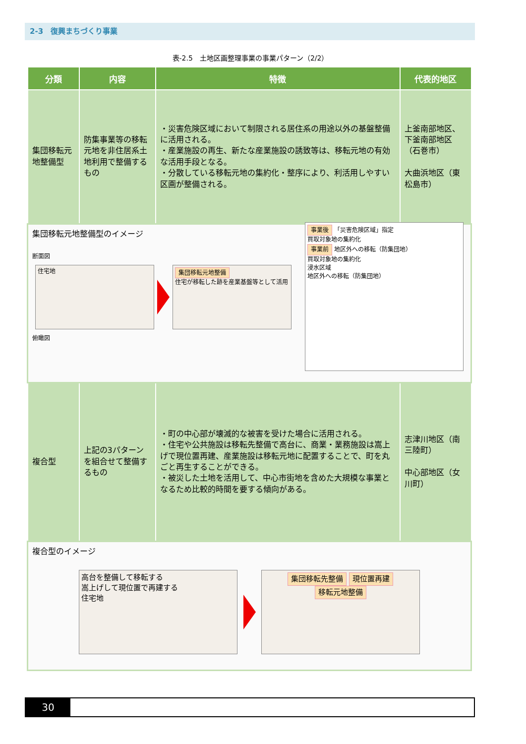2-3　復興まちづくり事業
表-2.5　土地区画整理事業の事業パターン（2/2）
| 分類 | 内容 | 特徴 | 代表的地区 |
| --- | --- | --- | --- |
| 集団移転元地整備型 | 防集事業等の移転元地を非住居系土地利用で整備するもの | ・災害危険区域において制限される居住系の用途以外の基盤整備に活用される。 ・産業施設の再生、新たな産業施設の誘致等は、移転元地の有効な活用手段となる。 ・分散している移転元地の集約化・整序により、利活用しやすい区画が整備される。 | 上釜南部地区、下釜南部地区（石巻市） 大曲浜地区（東松島市） |
| 集団移転元地整備型のイメージ 断面図 住宅地 集団移転元地整備 住宅が移転した跡を産業基盤等として活用 事業後 「災害危険区域」指定 買取対象地の集約化 事業前 地区外への移転（防集団地） 買取対象地の集約化 浸水区域 地区外への移転（防集団地） 俯瞰図 | | | |
| 複合型 | 上記の3パターンを組合せて整備するもの | ・町の中心部が壊滅的な被害を受けた場合に活用される。 ・住宅や公共施設は移転先整備で高台に、商業・業務施設は嵩上げで現位置再建、産業施設は移転元地に配置することで、町を丸ごと再生することができる。 ・被災した土地を活用して、中心市街地を含めた大規模な事業となるため比較的時間を要する傾向がある。 | 志津川地区（南三陸町） 中心部地区（女川町） |
| 複合型のイメージ 高台を整備して移転する 嵩上げして現位置で再建する 住宅地 集団移転先整備 現位置再建 移転元地整備 | | | |
30